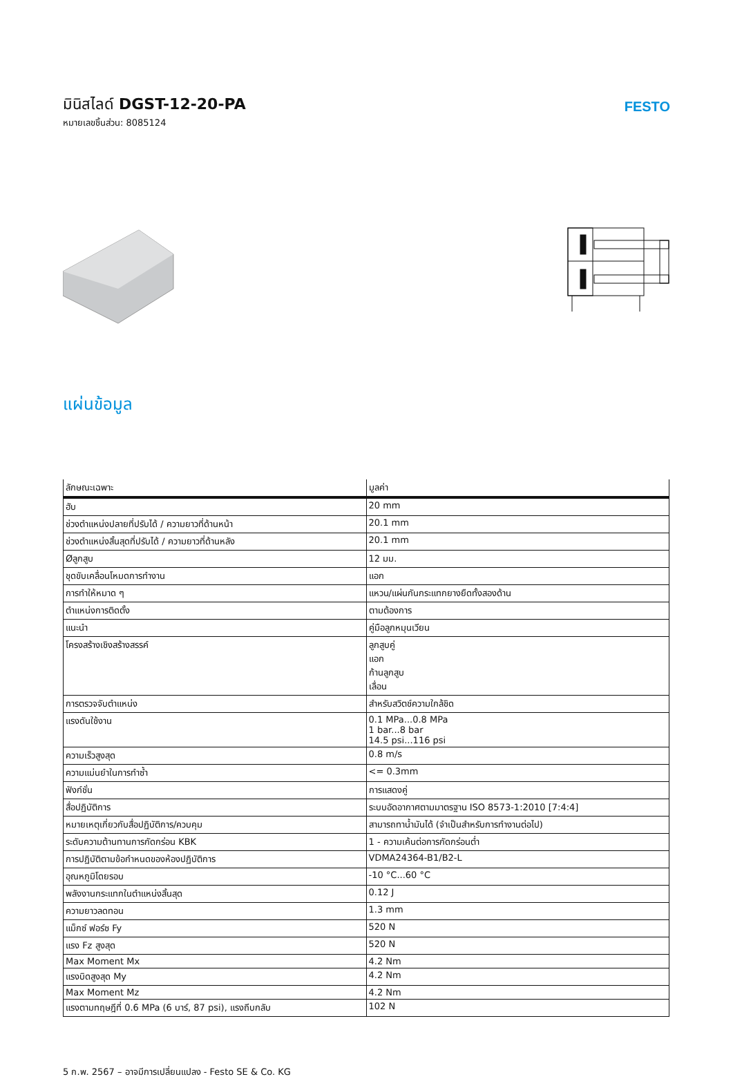มินิสไลด์ DGST-12-20-PA
หมายเลขชิ้นส่วน: 8085124
FESTO
แผ่นข้อมูล
| ลักษณะเฉพาะ | มูลค่า |
| --- | --- |
| ฮับ | 20 mm |
| ช่วงตำแหน่งปลายที่ปรับได้ / ความยาวที่ด้านหน้า | 20.1 mm |
| ช่วงตำแหน่งสิ้นสุดที่ปรับได้ / ความยาวที่ด้านหลัง | 20.1 mm |
| Øลูกสูบ | 12 มม. |
| ชุดขับเคลื่อนโหมดการทำงาน | แอก |
| การทำให้หมาด ๆ | แหวน/แผ่นกันกระแทกยางยืดทั้งสองด้าน |
| ตำแหน่งการติดตั้ง | ตามต้องการ |
| แนะนำ | คู่มือลูกหมุนเวียน |
| โครงสร้างเชิงสร้างสรรค์ | ลูกสูบคู่ แอก ก้านลูกสูบ เลื่อน |
| การตรวจจับตำแหน่ง | สำหรับสวิตช์ความใกล้ชิด |
| แรงดันใช้งาน | 0.1 MPa...0.8 MPa 1 bar...8 bar 14.5 psi...116 psi |
| ความเร็วสูงสุด | 0.8 m/s |
| ความแม่นยำในการทำซ้ำ | <= 0.3mm |
| ฟังก์ชั่น | การแสดงคู่ |
| สื่อปฏิบัติการ | ระบบอัดอากาศตามมาตรฐาน ISO 8573-1:2010 [7:4:4] |
| หมายเหตุเกี่ยวกับสื่อปฏิบัติการ/ควบคุม | สามารถทาน้ำมันได้ (จำเป็นสำหรับการทำงานต่อไป) |
| ระดับความต้านทานการกัดกร่อน KBK | 1 - ความเค้นต่อการกัดกร่อนต่ำ |
| การปฏิบัติตามข้อกำหนดของห้องปฏิบัติการ | VDMA24364-B1/B2-L |
| อุณหภูมิโดยรอบ | -10 °C...60 °C |
| พลังงานกระแทกในตำแหน่งสิ้นสุด | 0.12 J |
| ความยาวลดทอน | 1.3 mm |
| แม็กซ์ ฟอร์ซ Fy | 520 N |
| แรง Fz สูงสุด | 520 N |
| Max Moment Mx | 4.2 Nm |
| แรงบิดสูงสุด My | 4.2 Nm |
| Max Moment Mz | 4.2 Nm |
| แรงตามทฤษฎีที่ 0.6 MPa (6 บาร์, 87 psi), แรงถีบกลับ | 102 N |
5 ก.พ. 2567 – อาจมีการเปลี่ยนแปลง - Festo SE & Co. KG